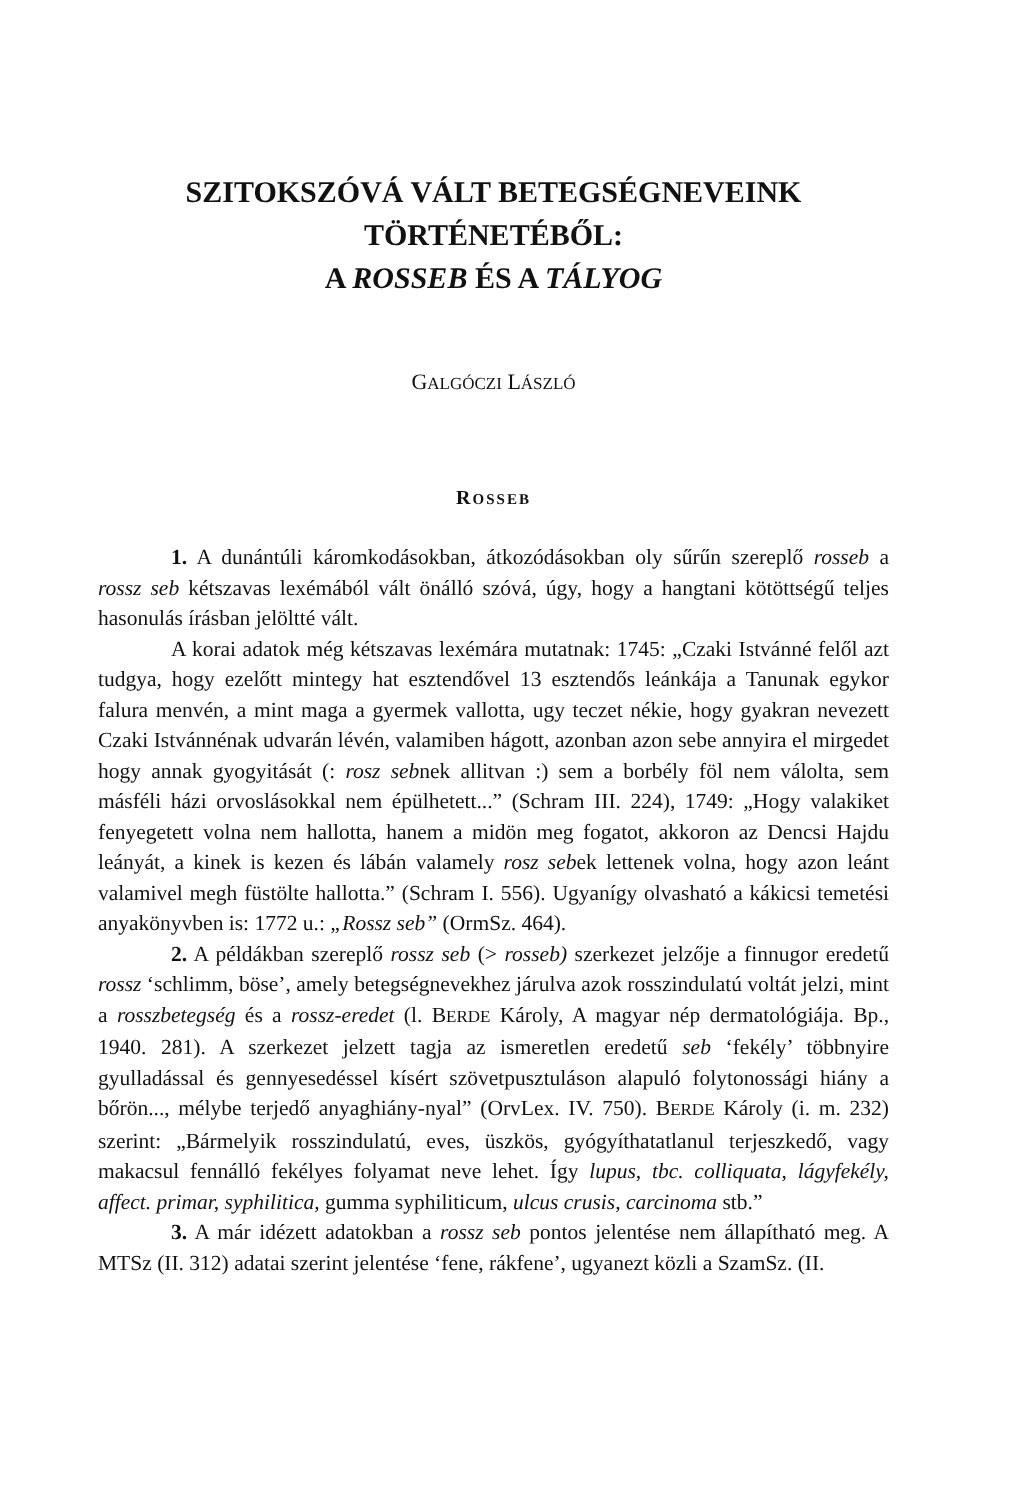SZITOKSZÓVÁ VÁLT BETEGSÉGNEVEINK
TÖRTÉNETÉBŐL:
A ROSSEB ÉS A TÁLYOG
GALGÓCZI LÁSZLÓ
ROSSEB
1. A dunántúli káromkodásokban, átkozódásokban oly sűrűn szereplő rosseb a rossz seb kétszavas lexémából vált önálló szóvá, úgy, hogy a hangtani kötöttségű teljes hasonulás írásban jelöltté vált.
A korai adatok még kétszavas lexémára mutatnak: 1745: „Czaki Istvánné felől azt tudgya, hogy ezelőtt mintegy hat esztendővel 13 esztendős leánkája a Tanunak egykor falura menvén, a mint maga a gyermek vallotta, ugy teczet nékie, hogy gyakran nevezett Czaki Istvánnénak udvarán lévén, valamiben hágott, azonban azon sebe annyira el mirgedet hogy annak gyogyitását (: rosz sebnek allitvan :) sem a borbély föl nem válolta, sem másféli házi orvoslásokkal nem épülhetett...” (Schram III. 224), 1749: „Hogy valakiket fenyegetett volna nem hallotta, hanem a midön meg fogatot, akkoron az Dencsi Hajdu leányát, a kinek is kezen és lábán valamely rosz sebek lettenek volna, hogy azon leánt valamivel megh füstölte hallotta.” (Schram I. 556). Ugyanígy olvasható a kákicsi temetési anyakönyvben is: 1772 u.: „Rossz seb” (OrmSz. 464).
2. A példákban szereplő rossz seb (> rosseb) szerkezet jelzője a finnugor eredetű rossz ‘schlimm, böse’, amely betegségnevekhez járulva azok rosszindulatú voltát jelzi, mint a rosszbetegség és a rossz-eredet (l. BERDE Károly, A magyar nép dermatológiája. Bp., 1940. 281). A szerkezet jelzett tagja az ismeretlen eredetű seb ‘fekély’ többnyire gyulladással és gennyesedéssel kísért szövetpusztuláson alapuló folytonossági hiány a bőrön..., mélybe terjedő anyaghiány-nyal” (OrvLex. IV. 750). BERDE Károly (i. m. 232) szerint: „Bármelyik rosszindulatú, eves, üszkös, gyógyíthatatlanul terjeszkedő, vagy makacsul fennálló fekélyes folyamat neve lehet. Így lupus, tbc. colliquata, lágyfekély, affect. primar, syphilitica, gumma syphiliticum, ulcus crusis, carcinoma stb.”
3. A már idézett adatokban a rossz seb pontos jelentése nem állapítható meg. A MTSz (II. 312) adatai szerint jelentése ‘fene, rákfene’, ugyanezt közli a SzamSz. (II.